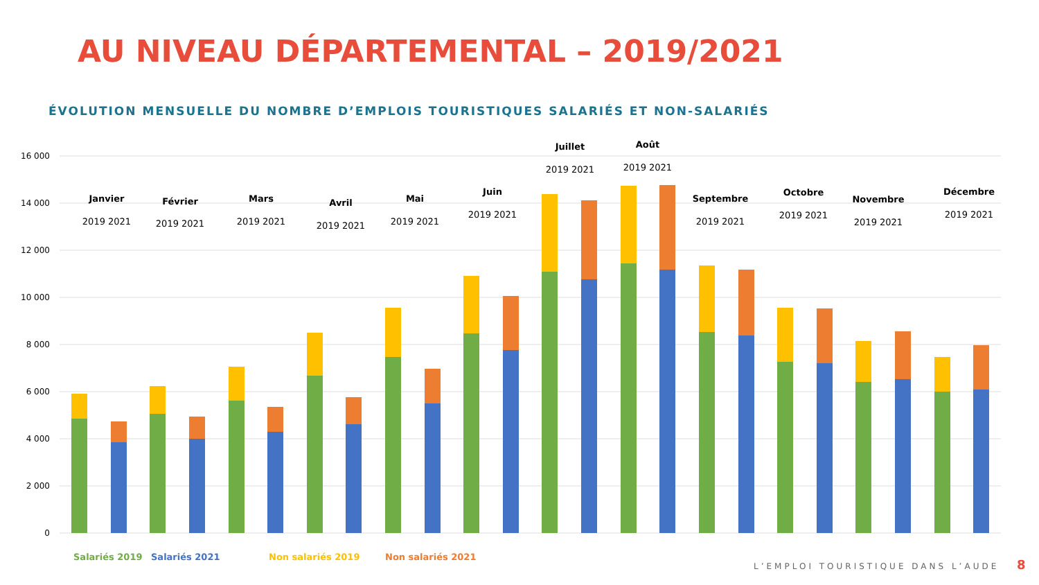AU NIVEAU DÉPARTEMENTAL – 2019/2021
ÉVOLUTION MENSUELLE DU NOMBRE D’EMPLOIS TOURISTIQUES SALARIÉS ET NON-SALARIÉS
16 000
14 000
12 000
10 000
8 000
6 000
4 000
2 000
0
Janvier
Février
Mars
Avril
Mai
Juin
Juillet
Août
Septembre
Octobre
Novembre
Décembre
2019 2021
2019 2021
2019 2021
2019 2021
2019 2021
2019 2021
2019 2021
2019 2021
2019 2021
2019 2021
2019 2021
2019 2021
Salariés 2019
Salariés 2021
Non salariés 2019
Non salariés 2021
L’EMPLOI TOURISTIQUE DANS L’AUDE
8